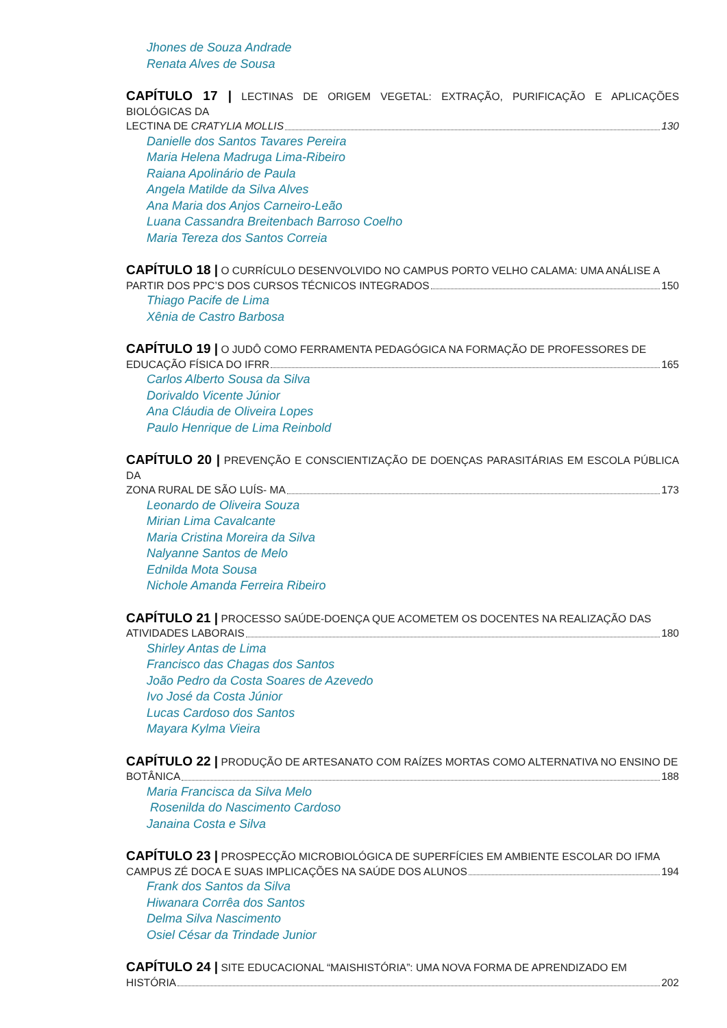Jhones de Souza Andrade
Renata Alves de Sousa
CAPÍTULO 17 | LECTINAS DE ORIGEM VEGETAL: EXTRAÇÃO, PURIFICAÇÃO E APLICAÇÕES BIOLÓGICAS DA
LECTINA DE CRATYLIA MOLLIS 130
Danielle dos Santos Tavares Pereira
Maria Helena Madruga Lima-Ribeiro
Raiana Apolinário de Paula
Angela Matilde da Silva Alves
Ana Maria dos Anjos Carneiro-Leão
Luana Cassandra Breitenbach Barroso Coelho
Maria Tereza dos Santos Correia
CAPÍTULO 18 | O CURRÍCULO DESENVOLVIDO NO CAMPUS PORTO VELHO CALAMA: UMA ANÁLISE A
PARTIR DOS PPC’S DOS CURSOS TÉCNICOS INTEGRADOS 150
Thiago Pacife de Lima
Xênia de Castro Barbosa
CAPÍTULO 19 | O JUDÔ COMO FERRAMENTA PEDAGÓGICA NA FORMAÇÃO DE PROFESSORES DE
EDUCAÇÃO FÍSICA DO IFRR 165
Carlos Alberto Sousa da Silva
Dorivaldo Vicente Júnior
Ana Cláudia de Oliveira Lopes
Paulo Henrique de Lima Reinbold
CAPÍTULO 20 | PREVENÇÃO E CONSCIENTIZAÇÃO DE DOENÇAS PARASITÁRIAS EM ESCOLA PÚBLICA DA
ZONA RURAL DE SÃO LUÍS- MA 173
Leonardo de Oliveira Souza
Mirian Lima Cavalcante
Maria Cristina Moreira da Silva
Nalyanne Santos de Melo
Ednilda Mota Sousa
Nichole Amanda Ferreira Ribeiro
CAPÍTULO 21 | PROCESSO SAÚDE-DOENÇA QUE ACOMETEM OS DOCENTES NA REALIZAÇÃO DAS
ATIVIDADES LABORAIS 180
Shirley Antas de Lima
Francisco das Chagas dos Santos
João Pedro da Costa Soares de Azevedo
Ivo José da Costa Júnior
Lucas Cardoso dos Santos
Mayara Kylma Vieira
CAPÍTULO 22 | PRODUÇÃO DE ARTESANATO COM RAÍZES MORTAS COMO ALTERNATIVA NO ENSINO DE
BOTÂNICA 188
Maria Francisca da Silva Melo
Rosenilda do Nascimento Cardoso
Janaina Costa e Silva
CAPÍTULO 23 | PROSPECÇÃO MICROBIOLÓGICA DE SUPERFÍCIES EM AMBIENTE ESCOLAR DO IFMA
CAMPUS ZÉ DOCA E SUAS IMPLICAÇÕES NA SAÚDE DOS ALUNOS 194
Frank dos Santos da Silva
Hiwanara Corrêa dos Santos
Delma Silva Nascimento
Osiel César da Trindade Junior
CAPÍTULO 24 | SITE EDUCACIONAL “MAISHISTÓRIA”: UMA NOVA FORMA DE APRENDIZADO EM
HISTÓRIA 202